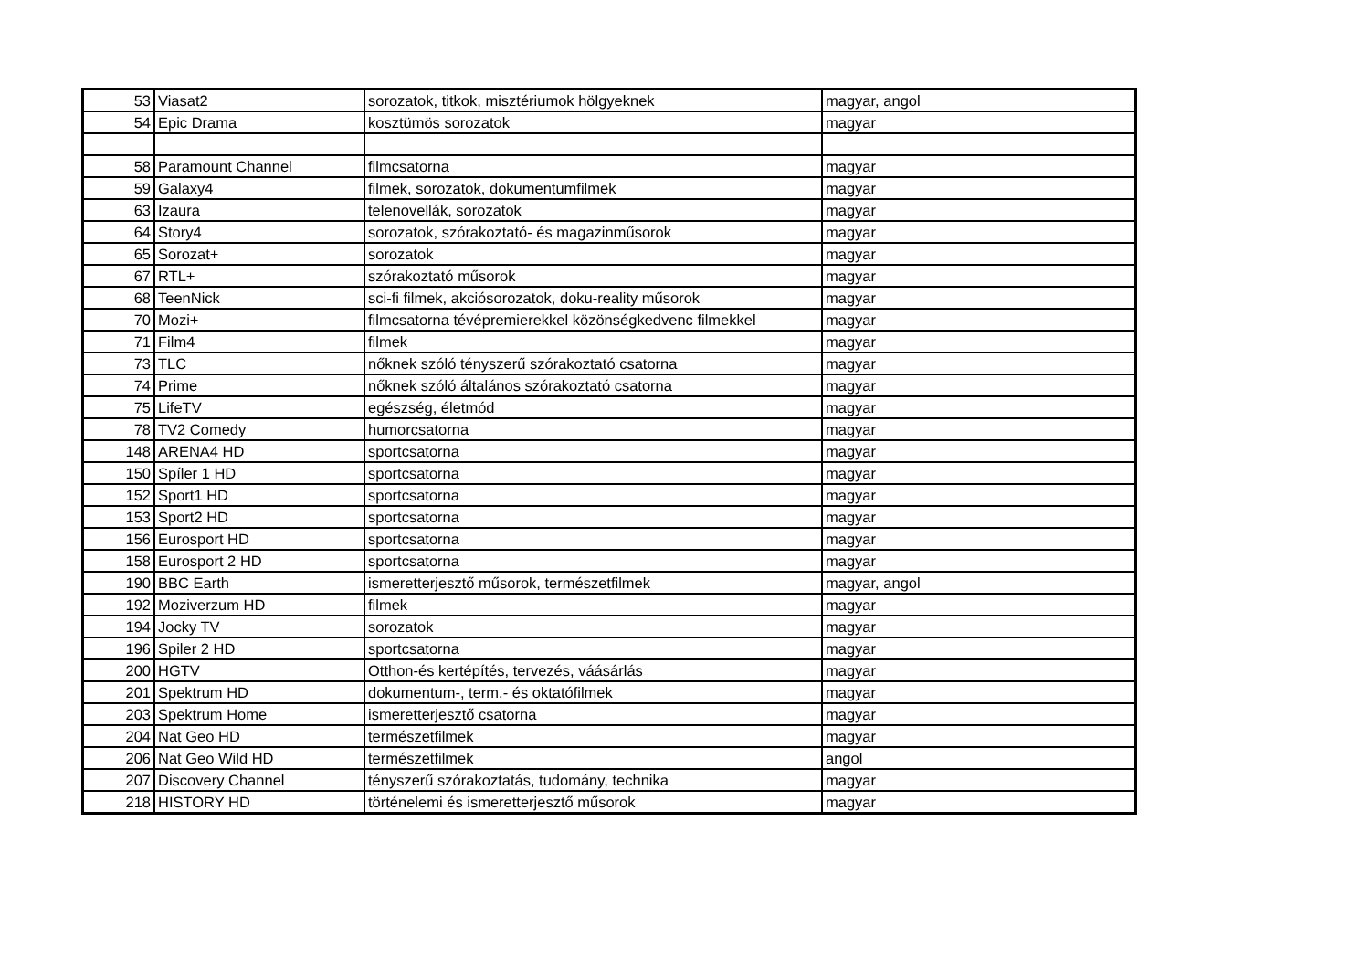| 53 | Viasat2 | sorozatok, titkok, misztériumok hölgyeknek | magyar, angol |
| 54 | Epic Drama | kosztümös sorozatok | magyar |
| 58 | Paramount Channel | filmcsatorna | magyar |
| 59 | Galaxy4 | filmek, sorozatok, dokumentumfilmek | magyar |
| 63 | Izaura | telenovellák, sorozatok | magyar |
| 64 | Story4 | sorozatok, szórakoztató- és magazinműsorok | magyar |
| 65 | Sorozat+ | sorozatok | magyar |
| 67 | RTL+ | szórakoztató műsorok | magyar |
| 68 | TeenNick | sci-fi filmek, akciósorozatok, doku-reality műsorok | magyar |
| 70 | Mozi+ | filmcsatorna tévépremierekkel közönségkedvenc filmekkel | magyar |
| 71 | Film4 | filmek | magyar |
| 73 | TLC | nőknek szóló tényszerű szórakoztató csatorna | magyar |
| 74 | Prime | nőknek szóló általános szórakoztató csatorna | magyar |
| 75 | LifeTV | egészség, életmód | magyar |
| 78 | TV2 Comedy | humorcsatorna | magyar |
| 148 | ARENA4 HD | sportcsatorna | magyar |
| 150 | Spíler 1 HD | sportcsatorna | magyar |
| 152 | Sport1 HD | sportcsatorna | magyar |
| 153 | Sport2 HD | sportcsatorna | magyar |
| 156 | Eurosport HD | sportcsatorna | magyar |
| 158 | Eurosport 2 HD | sportcsatorna | magyar |
| 190 | BBC Earth | ismeretterjesztő műsorok, természetfilmek | magyar, angol |
| 192 | Moziverzum HD | filmek | magyar |
| 194 | Jocky TV | sorozatok | magyar |
| 196 | Spiler 2 HD | sportcsatorna | magyar |
| 200 | HGTV | Otthon-és kertépítés, tervezés, váásárlás | magyar |
| 201 | Spektrum HD | dokumentum-, term.- és oktatófilmek | magyar |
| 203 | Spektrum Home | ismeretterjesztő csatorna | magyar |
| 204 | Nat Geo HD | természetfilmek | magyar |
| 206 | Nat Geo Wild HD | természetfilmek | angol |
| 207 | Discovery Channel | tényszerű szórakoztatás, tudomány, technika | magyar |
| 218 | HISTORY HD | történelemi és ismeretterjesztő műsorok | magyar |